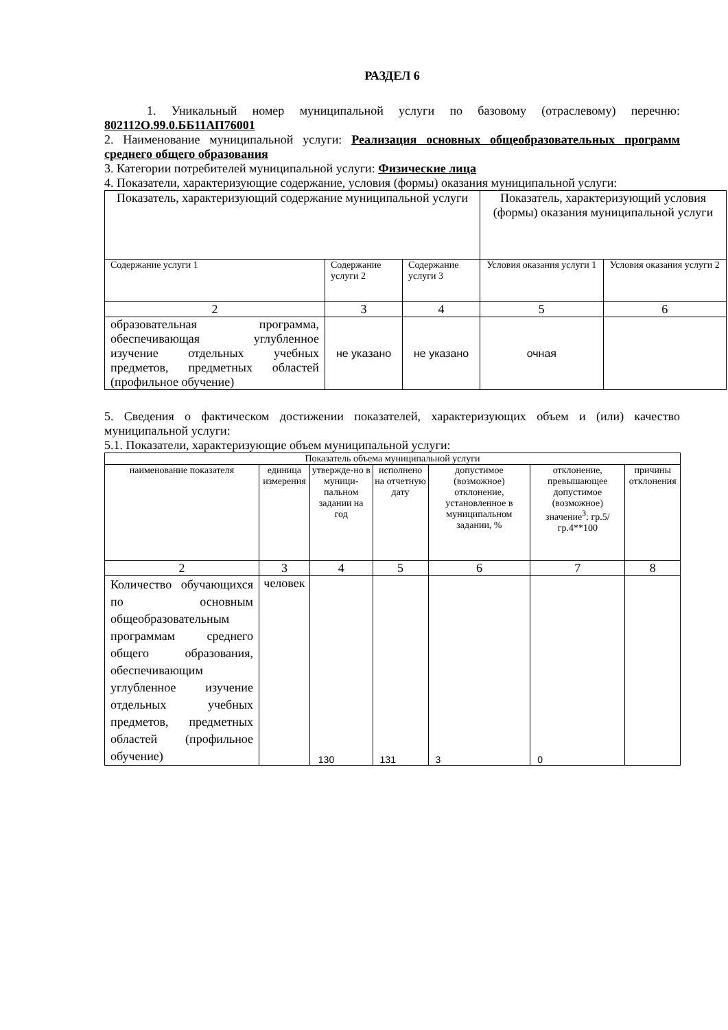РАЗДЕЛ 6
1. Уникальный номер муниципальной услуги по базовому (отраслевому) перечню: 802112О.99.0.ББ11АП76001
2. Наименование муниципальной услуги: Реализация основных общеобразовательных программ среднего общего образования
3. Категории потребителей муниципальной услуги: Физические лица
4. Показатели, характеризующие содержание, условия (формы) оказания муниципальной услуги:
| Показатель, характеризующий содержание муниципальной услуги | | | Показатель, характеризующий условия (формы) оказания муниципальной услуги | |
| Содержание услуги 1 | Содержание услуги 2 | Содержание услуги 3 | Условия оказания услуги 1 | Условия оказания услуги 2 |
| 2 | 3 | 4 | 5 | 6 |
| образовательная программа, обеспечивающая углубленное изучение отдельных учебных предметов, предметных областей (профильное обучение) | не указано | не указано | очная | |
5. Сведения о фактическом достижении показателей, характеризующих объем и (или) качество муниципальной услуги:
5.1. Показатели, характеризующие объем муниципальной услуги:
| Показатель объема муниципальной услуги | | | | | | |
| наименование показателя | единица измерения | утвержде-но в муници-пальном задании на год | исполнено на отчетную дату | допустимое (возможное) отклонение, установленное в муниципальном задании, % | отклонение, превышающее допустимое (возможное) значение<sup>3</sup>: гр.5/гр.4**100 | причины отклонения |
| 2 | 3 | 4 | 5 | 6 | 7 | 8 |
| Количество обучающихся по основным общеобразовательным программам среднего общего образования, обеспечивающим углубленное изучение отдельных учебных предметов, предметных областей (профильное обучение) | человек | 130 | 131 | 3 | 0 | |